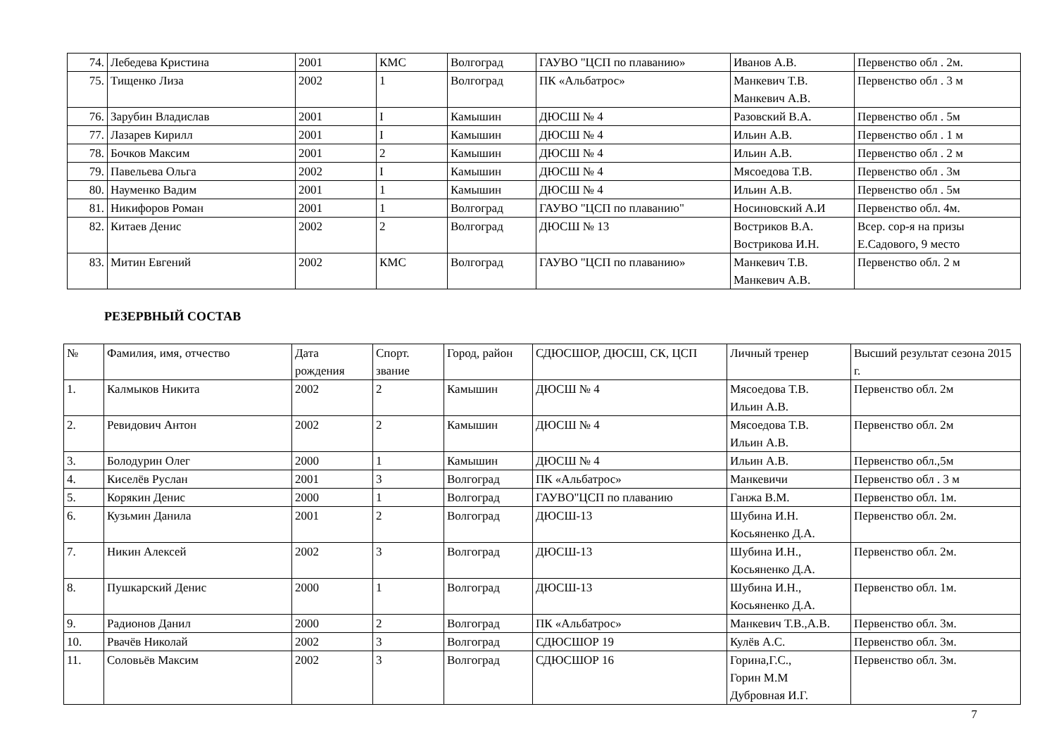| 74. | Лебедева Кристина | 2001 | КМС | Волгоград | ГАУВО "ЦСП по плаванию» | Иванов А.В. | Первенство обл . 2м. |
| 75. | Тищенко Лиза | 2002 | 1 | Волгоград | ПК «Альбатрос» | Манкевич Т.В. Манкевич А.В. | Первенство обл . 3 м |
| 76. | Зарубин Владислав | 2001 | I | Камышин | ДЮСШ № 4 | Разовский В.А. | Первенство обл . 5м |
| 77. | Лазарев Кирилл | 2001 | I | Камышин | ДЮСШ № 4 | Ильин А.В. | Первенство обл . 1 м |
| 78. | Бочков Максим | 2001 | 2 | Камышин | ДЮСШ № 4 | Ильин А.В. | Первенство обл . 2 м |
| 79. | Павельева Ольга | 2002 | I | Камышин | ДЮСШ № 4 | Мясоедова Т.В. | Первенство обл . 3м |
| 80. | Науменко Вадим | 2001 | 1 | Камышин | ДЮСШ № 4 | Ильин А.В. | Первенство обл . 5м |
| 81. | Никифоров Роман | 2001 | 1 | Волгоград | ГАУВО "ЦСП по плаванию" | Носиновский А.И | Первенство обл. 4м. |
| 82. | Китаев Денис | 2002 | 2 | Волгоград | ДЮСШ № 13 | Востриков В.А. Вострикова И.Н. | Всер. сор-я на призы Е.Садового, 9 место |
| 83. | Митин Евгений | 2002 | КМС | Волгоград | ГАУВО "ЦСП по плаванию» | Манкевич Т.В. Манкевич А.В. | Первенство обл. 2 м |
РЕЗЕРВНЫЙ СОСТАВ
| № | Фамилия, имя, отчество | Дата рождения | Спорт. звание | Город, район | СДЮСШОР, ДЮСШ, СК, ЦСП | Личный тренер | Высший результат сезона 2015 г. |
| 1. | Калмыков Никита | 2002 | 2 | Камышин | ДЮСШ № 4 | Мясоедова Т.В. Ильин А.В. | Первенство обл. 2м |
| 2. | Ревидович Антон | 2002 | 2 | Камышин | ДЮСШ № 4 | Мясоедова Т.В. Ильин А.В. | Первенство обл. 2м |
| 3. | Болодурин Олег | 2000 | 1 | Камышин | ДЮСШ № 4 | Ильин А.В. | Первенство обл.,5м |
| 4. | Киселёв Руслан | 2001 | 3 | Волгоград | ПК «Альбатрос» | Манкевичи | Первенство обл . 3 м |
| 5. | Корякин Денис | 2000 | 1 | Волгоград | ГАУВО"ЦСП по плаванию | Ганжа В.М. | Первенство обл. 1м. |
| 6. | Кузьмин Данила | 2001 | 2 | Волгоград | ДЮСШ-13 | Шубина И.Н. Косьяненко Д.А. | Первенство обл. 2м. |
| 7. | Никин Алексей | 2002 | 3 | Волгоград | ДЮСШ-13 | Шубина И.Н., Косьяненко Д.А. | Первенство обл. 2м. |
| 8. | Пушкарский Денис | 2000 | 1 | Волгоград | ДЮСШ-13 | Шубина И.Н., Косьяненко Д.А. | Первенство обл. 1м. |
| 9. | Радионов Данил | 2000 | 2 | Волгоград | ПК «Альбатрос» | Манкевич Т.В.,А.В. | Первенство обл. 3м. |
| 10. | Рвачёв Николай | 2002 | 3 | Волгоград | СДЮСШОР 19 | Кулёв А.С. | Первенство обл. 3м. |
| 11. | Соловьёв Максим | 2002 | 3 | Волгоград | СДЮСШОР 16 | Горина,Г.С., Горин М.М Дубровная И.Г. | Первенство обл. 3м. |
7